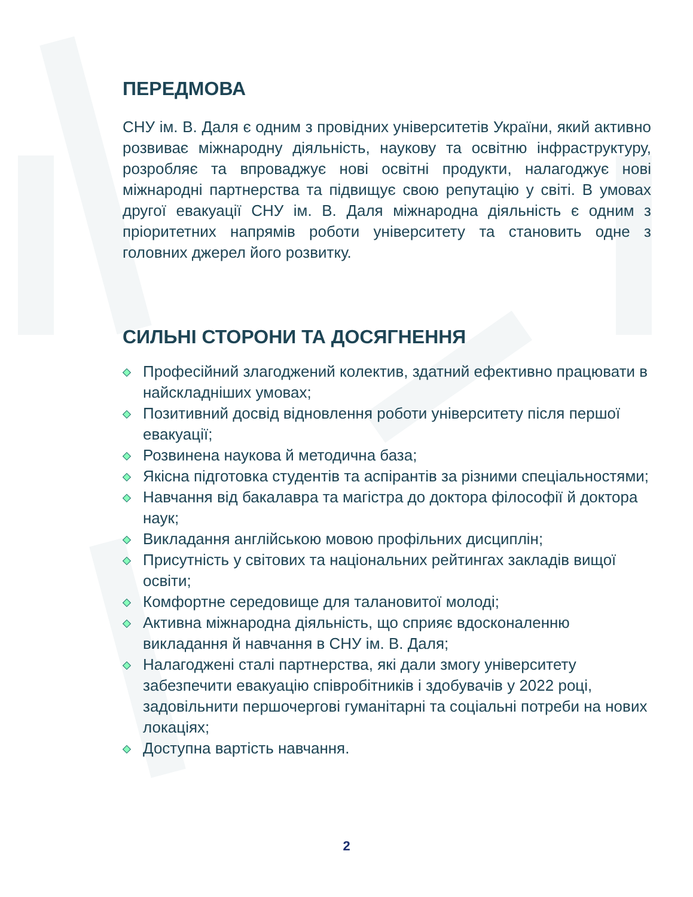ПЕРЕДМОВА
СНУ ім. В. Даля є одним з провідних університетів України, який активно розвиває міжнародну діяльність, наукову та освітню інфраструктуру, розробляє та впроваджує нові освітні продукти, налагоджує нові міжнародні партнерства та підвищує свою репутацію у світі. В умовах другої евакуації СНУ ім. В. Даля міжнародна діяльність є одним з пріоритетних напрямів роботи університету та становить одне з головних джерел його розвитку.
СИЛЬНІ СТОРОНИ ТА ДОСЯГНЕННЯ
Професійний злагоджений колектив, здатний ефективно працювати в найскладніших умовах;
Позитивний досвід відновлення роботи університету після першої евакуації;
Розвинена наукова й методична база;
Якісна підготовка студентів та аспірантів за різними спеціальностями;
Навчання від бакалавра та магістра до доктора філософії й доктора наук;
Викладання англійською мовою профільних дисциплін;
Присутність у світових та національних рейтингах закладів вищої освіти;
Комфортне середовище для талановитої молоді;
Активна міжнародна діяльність, що сприяє вдосконаленню викладання й навчання в СНУ ім. В. Даля;
Налагоджені сталі партнерства, які дали змогу університету забезпечити евакуацію співробітників і здобувачів у 2022 році, задовільнити першочергові гуманітарні та соціальні потреби на нових локаціях;
Доступна вартість навчання.
2